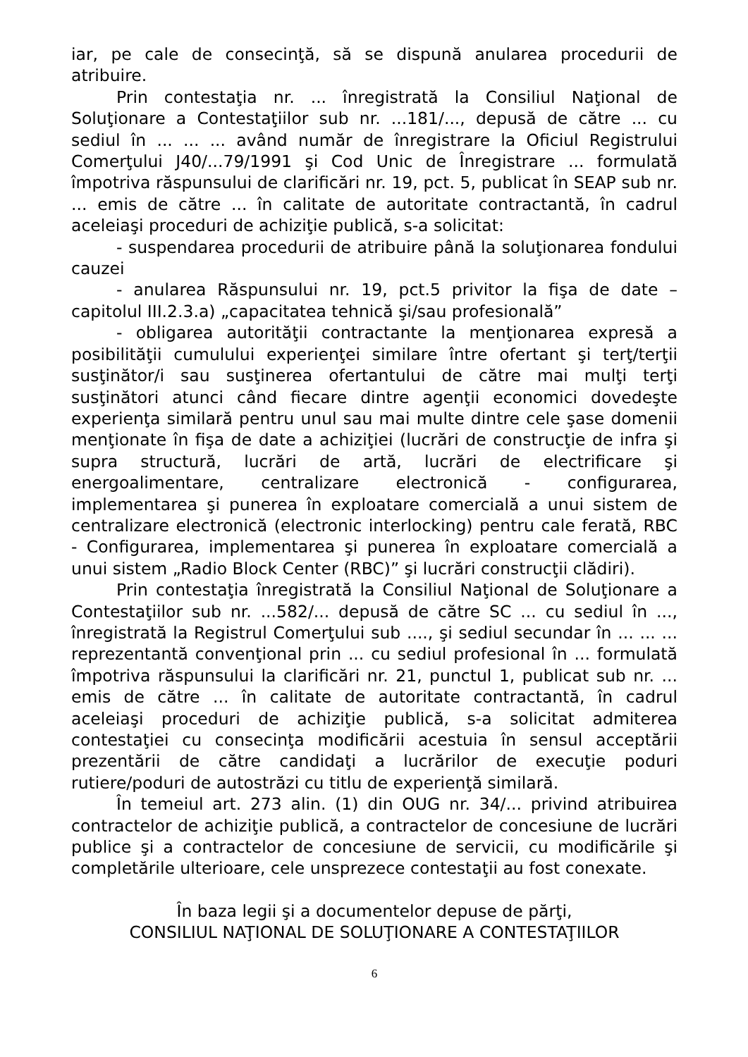iar, pe cale de consecinţă, să se dispună anularea procedurii de atribuire.
Prin contestaţia nr. ... înregistrată la Consiliul Naţional de Soluţionare a Contestaţiilor sub nr. ...181/..., depusă de către ... cu sediul în ... ... ... având număr de înregistrare la Oficiul Registrului Comerţului J40/...79/1991 şi Cod Unic de Înregistrare ... formulată împotriva răspunsului de clarificări nr. 19, pct. 5, publicat în SEAP sub nr. ... emis de către ... în calitate de autoritate contractantă, în cadrul aceleiaşi proceduri de achiziţie publică, s-a solicitat:
- suspendarea procedurii de atribuire până la soluţionarea fondului cauzei
- anularea Răspunsului nr. 19, pct.5 privitor la fişa de date – capitolul III.2.3.a) „capacitatea tehnică şi/sau profesională”
- obligarea autorităţii contractante la menţionarea expresă a posibilităţii cumulului experienţei similare între ofertant şi terţ/terţii susţinător/i sau susţinerea ofertantului de către mai mulţi terţi susţinători atunci când fiecare dintre agenţii economici dovedeşte experienţa similară pentru unul sau mai multe dintre cele şase domenii menţionate în fişa de date a achiziţiei (lucrări de construcţie de infra şi supra structură, lucrări de artă, lucrări de electrificare şi energoalimentare, centralizare electronică - configurarea, implementarea şi punerea în exploatare comercială a unui sistem de centralizare electronică (electronic interlocking) pentru cale ferată, RBC - Configurarea, implementarea şi punerea în exploatare comercială a unui sistem „Radio Block Center (RBC)” şi lucrări construcţii clădiri).
Prin contestaţia înregistrată la Consiliul Naţional de Soluţionare a Contestaţiilor sub nr. ...582/... depusă de către SC ... cu sediul în ..., înregistrată la Registrul Comerţului sub ...., şi sediul secundar în ... ... ... reprezentantă convenţional prin ... cu sediul profesional în ... formulată împotriva răspunsului la clarificări nr. 21, punctul 1, publicat sub nr. ... emis de către ... în calitate de autoritate contractantă, în cadrul aceleiaşi proceduri de achiziţie publică, s-a solicitat admiterea contestaţiei cu consecinţa modificării acestuia în sensul acceptării prezentării de către candidaţi a lucrărilor de execuţie poduri rutiere/poduri de autostrăzi cu titlu de experienţă similară.
În temeiul art. 273 alin. (1) din OUG nr. 34/... privind atribuirea contractelor de achiziţie publică, a contractelor de concesiune de lucrări publice şi a contractelor de concesiune de servicii, cu modificările şi completările ulterioare, cele unsprezece contestaţii au fost conexate.
În baza legii şi a documentelor depuse de părţi,
CONSILIUL NAŢIONAL DE SOLUŢIONARE A CONTESTAŢIILOR
6